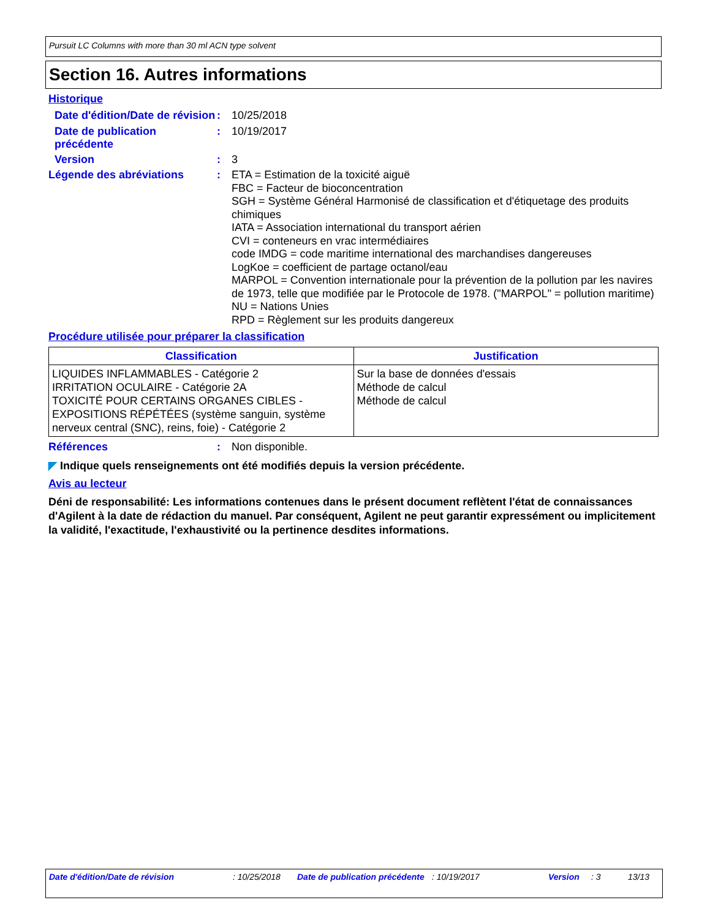Pursuit LC Columns with more than 30 ml ACN type solvent
Section 16. Autres informations
Historique
Date d'édition/Date de révision
:
10/25/2018
Date de publication précédente
:
10/19/2017
Version :
3
Légende des abréviations :
ETA = Estimation de la toxicité aiguë
FBC = Facteur de bioconcentration
SGH = Système Général Harmonisé de classification et d'étiquetage des produits chimiques
IATA = Association international du transport aérien
CVI = conteneurs en vrac intermédiaires
code IMDG = code maritime international des marchandises dangereuses
LogKoe = coefficient de partage octanol/eau
MARPOL = Convention internationale pour la prévention de la pollution par les navires de 1973, telle que modifiée par le Protocole de 1978. ("MARPOL" = pollution maritime)
NU = Nations Unies
RPD = Règlement sur les produits dangereux
Procédure utilisée pour préparer la classification
| Classification | Justification |
| --- | --- |
| LIQUIDES INFLAMMABLES - Catégorie 2 IRRITATION OCULAIRE - Catégorie 2A TOXICITÉ POUR CERTAINS ORGANES CIBLES - EXPOSITIONS RÉPÉTÉES (système sanguin, système nerveux central (SNC), reins, foie) - Catégorie 2 | Sur la base de données d'essais Méthode de calcul Méthode de calcul |
Références :
Non disponible.
◤ Indique quels renseignements ont été modifiés depuis la version précédente.
Avis au lecteur
Déni de responsabilité: Les informations contenues dans le présent document reflètent l'état de connaissances d'Agilent à la date de rédaction du manuel. Par conséquent, Agilent ne peut garantir expressément ou implicitement la validité, l'exactitude, l'exhaustivité ou la pertinence desdites informations.
Date d'édition/Date de révision : 10/25/2018
Date de publication précédente
: 10/19/2017 Version : 3 13/13